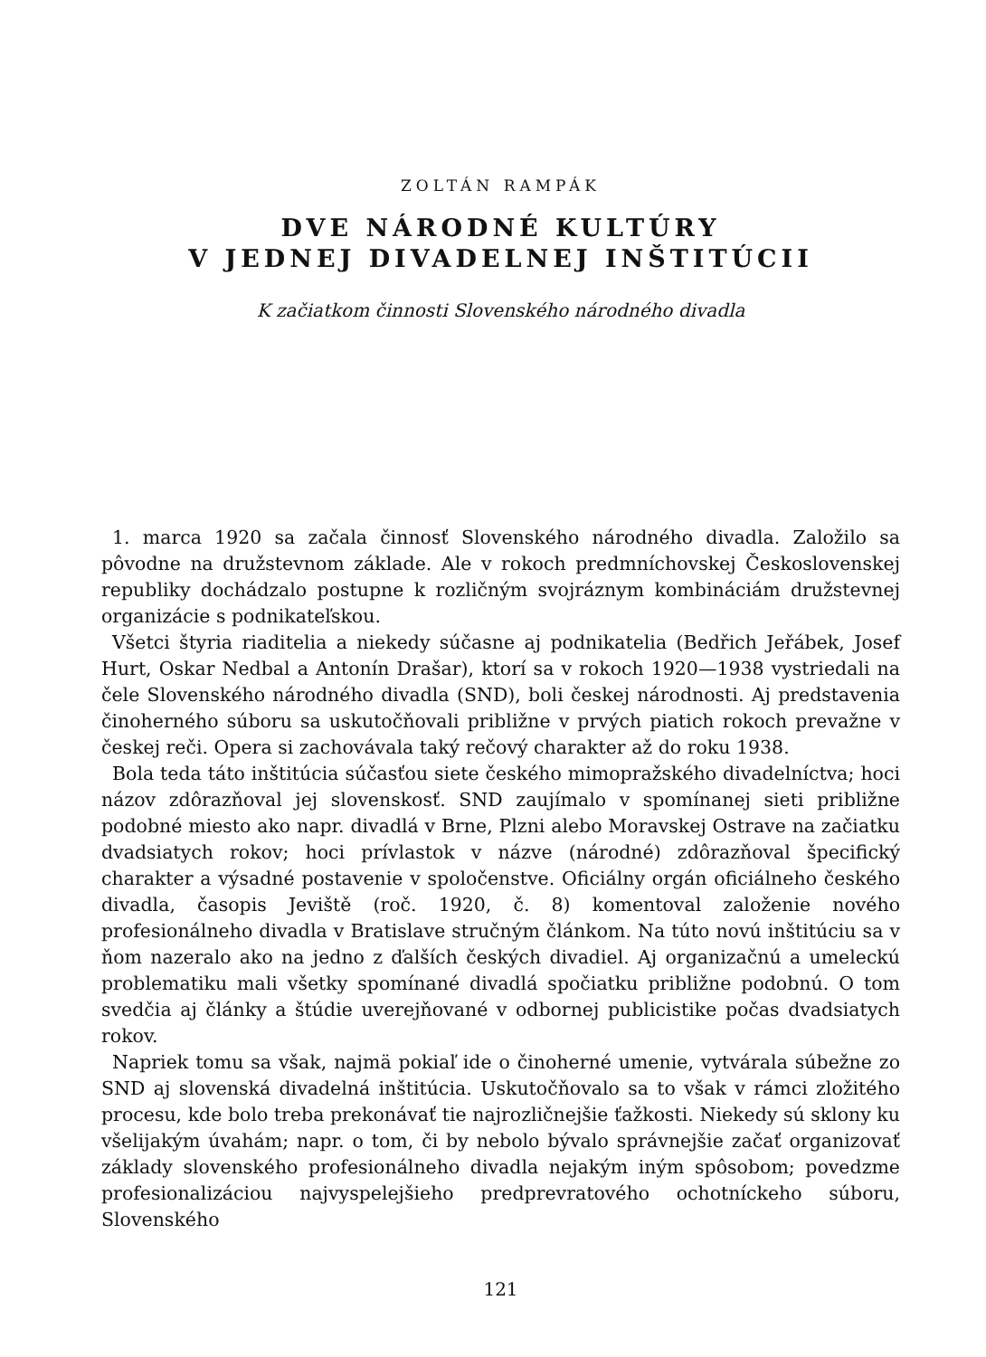ZOLTÁN RAMPÁK
DVE NÁRODNÉ KULTÚRY
V JEDNEJ DIVADELNEJ INŠTITÚCII
K začiatkom činnosti Slovenského národného divadla
1. marca 1920 sa začala činnosť Slovenského národného divadla. Založilo sa pôvodne na družstevnom základe. Ale v rokoch predmníchovskej Československej republiky dochádzalo postupne k rozličným svojráznym kombináciám družstevnej organizácie s podnikateľskou.
Všetci štyria riaditelia a niekedy súčasne aj podnikatelia (Bedřich Jeřábek, Josef Hurt, Oskar Nedbal a Antonín Drašar), ktorí sa v rokoch 1920—1938 vystriedali na čele Slovenského národného divadla (SND), boli českej národnosti. Aj predstavenia činoherného súboru sa uskutočňovali približne v prvých piatich rokoch prevažne v českej reči. Opera si zachovávala taký rečový charakter až do roku 1938.
Bola teda táto inštitúcia súčasťou siete českého mimopražského divadelníctva; hoci názov zdôrazňoval jej slovenskosť. SND zaujímalo v spomínanej sieti približne podobné miesto ako napr. divadlá v Brne, Plzni alebo Moravskej Ostrave na začiatku dvadsiatych rokov; hoci prívlastok v názve (národné) zdôrazňoval špecifický charakter a výsadné postavenie v spoločenstve. Oficiálny orgán oficiálneho českého divadla, časopis Jeviště (roč. 1920, č. 8) komentoval založenie nového profesionálneho divadla v Bratislave stručným článkom. Na túto novú inštitúciu sa v ňom nazeralo ako na jedno z ďalších českých divadiel. Aj organizačnú a umeleckú problematiku mali všetky spomínané divadlá spočiatku približne podobnú. O tom svedčia aj články a štúdie uverejňované v odbornej publicistike počas dvadsiatych rokov.
Napriek tomu sa však, najmä pokiaľ ide o činoherné umenie, vytvárala súbežne zo SND aj slovenská divadelná inštitúcia. Uskutočňovalo sa to však v rámci zložitého procesu, kde bolo treba prekonávať tie najrozličnejšie ťažkosti. Niekedy sú sklony ku všelijakým úvahám; napr. o tom, či by nebolo bývalo správnejšie začať organizovať základy slovenského profesionálneho divadla nejakým iným spôsobom; povedzme profesionalizáciou najvyspelejšieho predprevratového ochotníckeho súboru, Slovenského
121